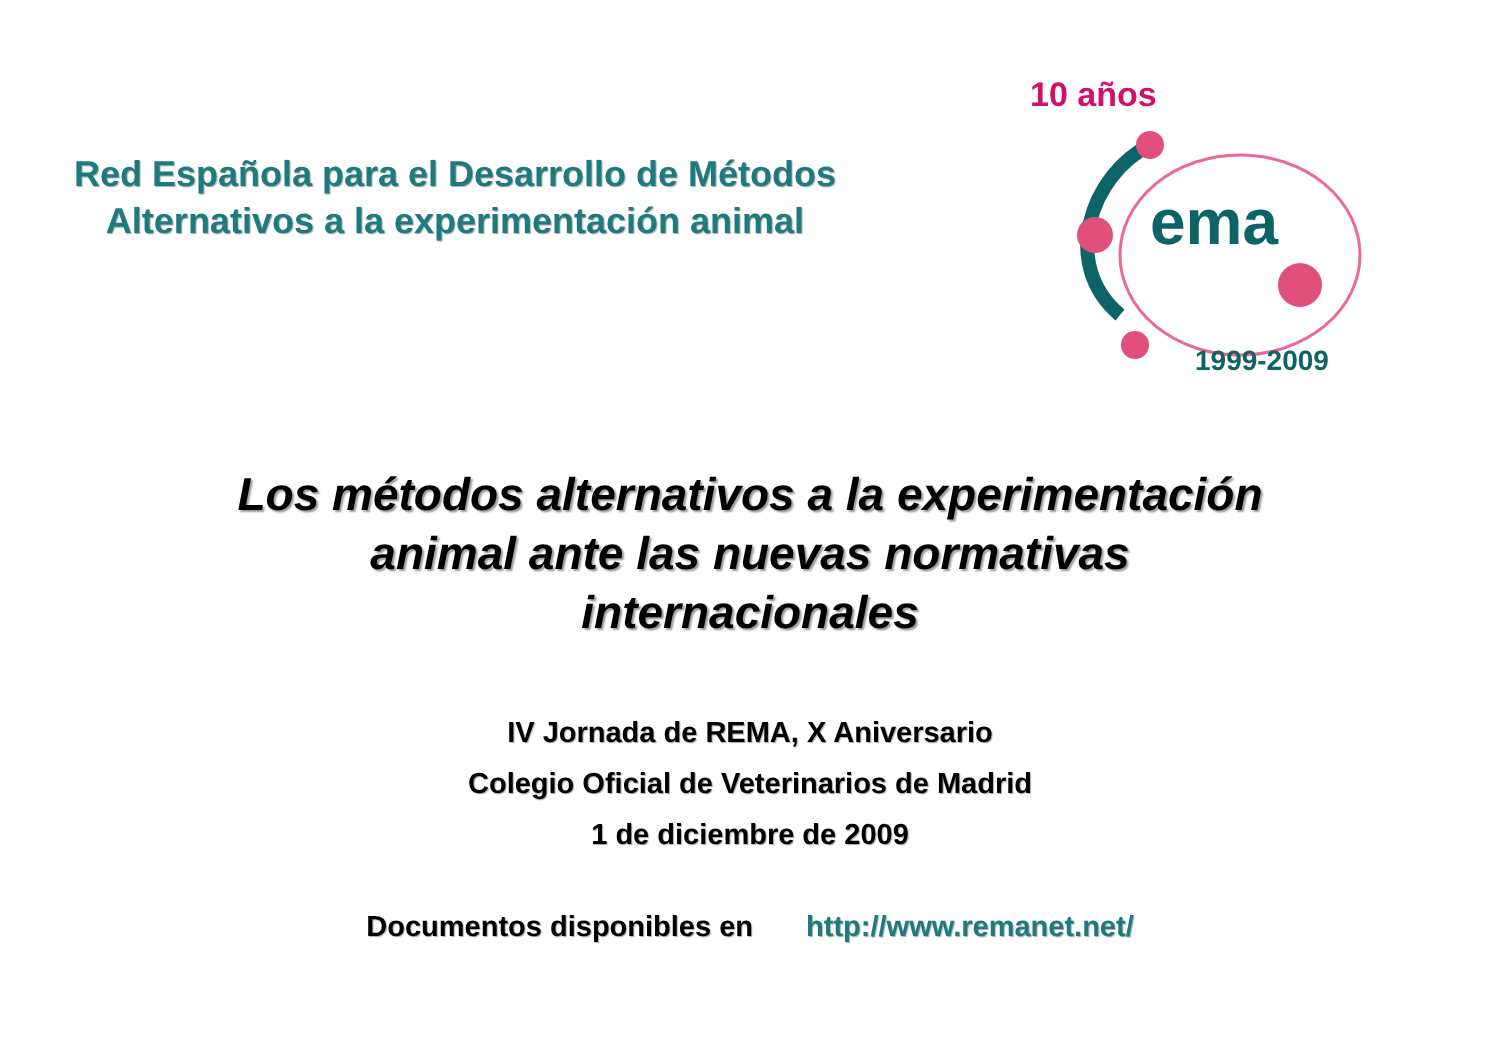Red Española para el Desarrollo de Métodos Alternativos a la experimentación animal
10 años
ema
1999-2009
Los métodos alternativos a la experimentación
animal ante las nuevas normativas
internacionales
IV Jornada de REMA, X Aniversario
Colegio Oficial de Veterinarios de Madrid
1 de diciembre de 2009
Documentos disponibles en http://www.remanet.net/